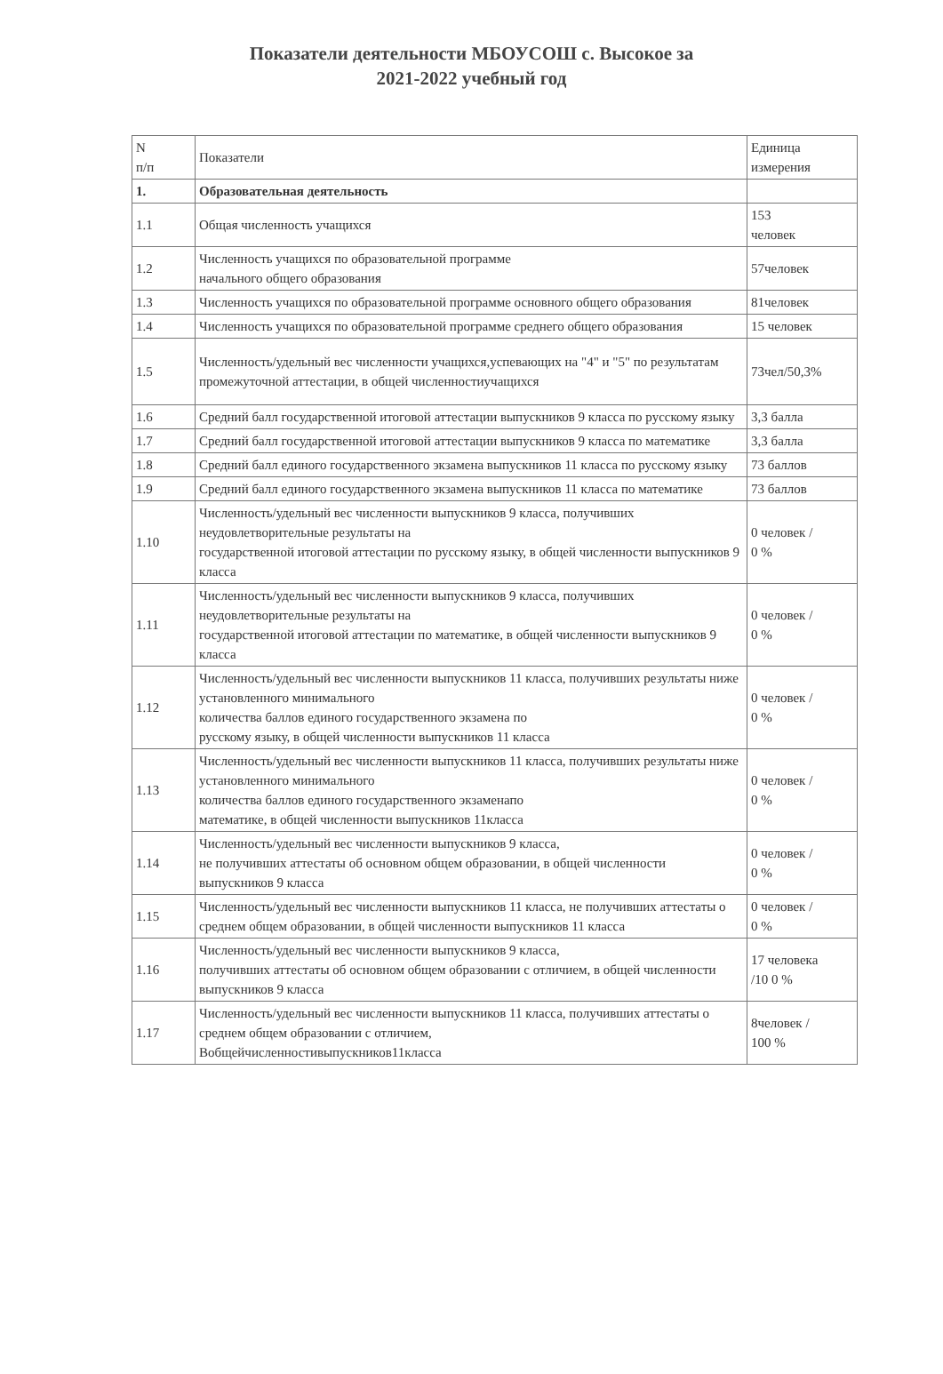Показатели деятельности МБОУСОШ с. Высокое за
2021-2022 учебный год
| N п/п | Показатели | Единица измерения |
| --- | --- | --- |
| 1. | Образовательная деятельность | |
| 1.1 | Общая численность учащихся | 153 человек |
| 1.2 | Численность учащихся по образовательной программе начального общего образования | 57человек |
| 1.3 | Численность учащихся по образовательной программе основного общего образования | 81человек |
| 1.4 | Численность учащихся по образовательной программе среднего общего образования | 15 человек |
| 1.5 | Численность/удельный вес численности учащихся,успевающих на "4" и "5" по результатам промежуточной аттестации, в общей численностиучащихся | 73чел/50,3% |
| 1.6 | Средний балл государственной итоговой аттестации выпускников 9 класса по русскому языку | 3,3 балла |
| 1.7 | Средний балл государственной итоговой аттестации выпускников 9 класса по математике | 3,3 балла |
| 1.8 | Средний балл единого государственного экзамена выпускников 11 класса по русскому языку | 73 баллов |
| 1.9 | Средний балл единого государственного экзамена выпускников 11 класса по математике | 73 баллов |
| 1.10 | Численность/удельный вес численности выпускников 9 класса, получивших неудовлетворительные результаты на государственной итоговой аттестации по русскому языку, в общей численности выпускников 9 класса | 0 человек / 0 % |
| 1.11 | Численность/удельный вес численности выпускников 9 класса, получивших неудовлетворительные результаты на государственной итоговой аттестации по математике, в общей численности выпускников 9 класса | 0 человек / 0 % |
| 1.12 | Численность/удельный вес численности выпускников 11 класса, получивших результаты ниже установленного минимального количества баллов единого государственного экзамена по русскому языку, в общей численности выпускников 11 класса | 0 человек / 0 % |
| 1.13 | Численность/удельный вес численности выпускников 11 класса, получивших результаты ниже установленного минимального количества баллов единого государственного экзаменапо математике, в общей численности выпускников 11класса | 0 человек / 0 % |
| 1.14 | Численность/удельный вес численности выпускников 9 класса, не получивших аттестаты об основном общем образовании, в общей численности выпускников 9 класса | 0 человек / 0 % |
| 1.15 | Численность/удельный вес численности выпускников 11 класса, не получивших аттестаты о среднем общем образовании, в общей численности выпускников 11 класса | 0 человек / 0 % |
| 1.16 | Численность/удельный вес численности выпускников 9 класса, получивших аттестаты об основном общем образовании с отличием, в общей численности выпускников 9 класса | 17 человека /10 0 % |
| 1.17 | Численность/удельный вес численности выпускников 11 класса, получивших аттестаты о среднем общем образовании с отличием, Вобщейчисленностивыпускников11класса | 8человек / 100 % |